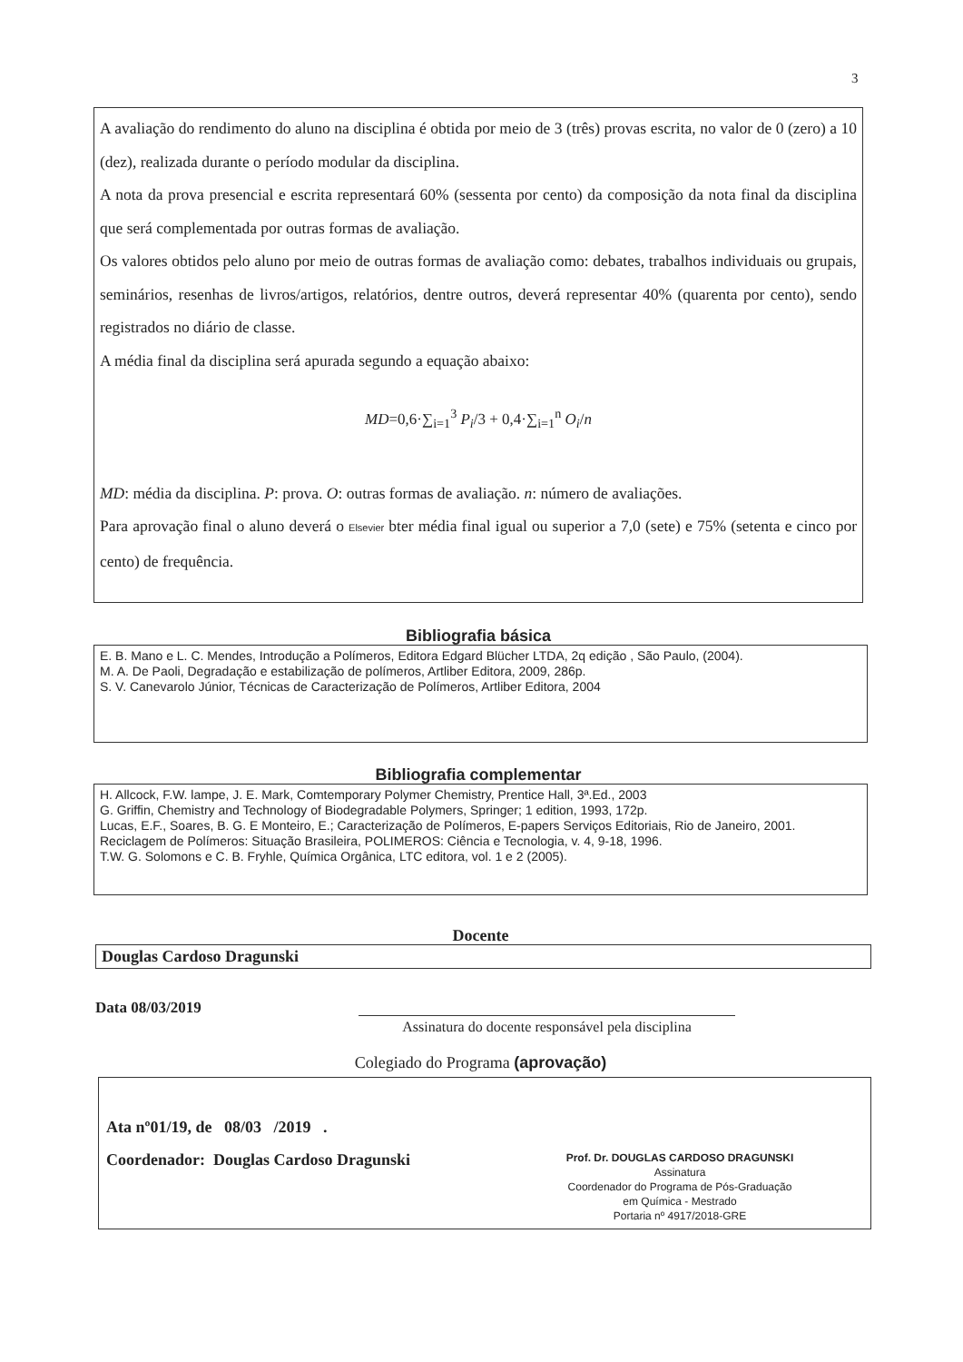3
A avaliação do rendimento do aluno na disciplina é obtida por meio de 3 (três) provas escrita, no valor de 0 (zero) a 10 (dez), realizada durante o período modular da disciplina.
A nota da prova presencial e escrita representará 60% (sessenta por cento) da composição da nota final da disciplina que será complementada por outras formas de avaliação.
Os valores obtidos pelo aluno por meio de outras formas de avaliação como: debates, trabalhos individuais ou grupais, seminários, resenhas de livros/artigos, relatórios, dentre outros, deverá representar 40% (quarenta por cento), sendo registrados no diário de classe.
A média final da disciplina será apurada segundo a equação abaixo:
MD=0,6·∑<sub>i=1</sub><sup>3</sup> P<sub>i</sub>/3 + 0,4·∑<sub>i=1</sub><sup>n</sup> O<sub>i</sub>/n
MD: média da disciplina. P: prova. O: outras formas de avaliação. n: número de avaliações.
Para aprovação final o aluno deverá o Elsevier bter média final igual ou superior a 7,0 (sete) e 75% (setenta e cinco por cento) de frequência.
Bibliografia básica
E. B. Mano e L. C. Mendes, Introdução a Polímeros, Editora Edgard Blücher LTDA, 2q edição , São Paulo, (2004).
M. A. De Paoli, Degradação e estabilização de polímeros, Artliber Editora, 2009, 286p.
S. V. Canevarolo Júnior, Técnicas de Caracterização de Polímeros, Artliber Editora, 2004
Bibliografia complementar
H. Allcock, F.W. lampe, J. E. Mark, Comtemporary Polymer Chemistry, Prentice Hall, 3ª.Ed., 2003
G. Griffin, Chemistry and Technology of Biodegradable Polymers, Springer; 1 edition, 1993, 172p.
Lucas, E.F., Soares, B. G. E Monteiro, E.; Caracterização de Polímeros, E-papers Serviços Editoriais, Rio de Janeiro, 2001.
Reciclagem de Polímeros: Situação Brasileira, POLIMEROS: Ciência e Tecnologia, v. 4, 9-18, 1996.
T.W. G. Solomons e C. B. Fryhle, Química Orgânica, LTC editora, vol. 1 e 2 (2005).
Docente
Douglas Cardoso Dragunski
Data 08/03/2019
Assinatura do docente responsável pela disciplina
Colegiado do Programa (aprovação)
Ata nº01/19, de 08/03 /2019 .
Coordenador: Douglas Cardoso Dragunski
Prof. Dr. DOUGLAS CARDOSO DRAGUNSKI
Assinatura
Coordenador do Programa de Pós-Graduação
em Química - Mestrado
Portaria nº 4917/2018-GRE